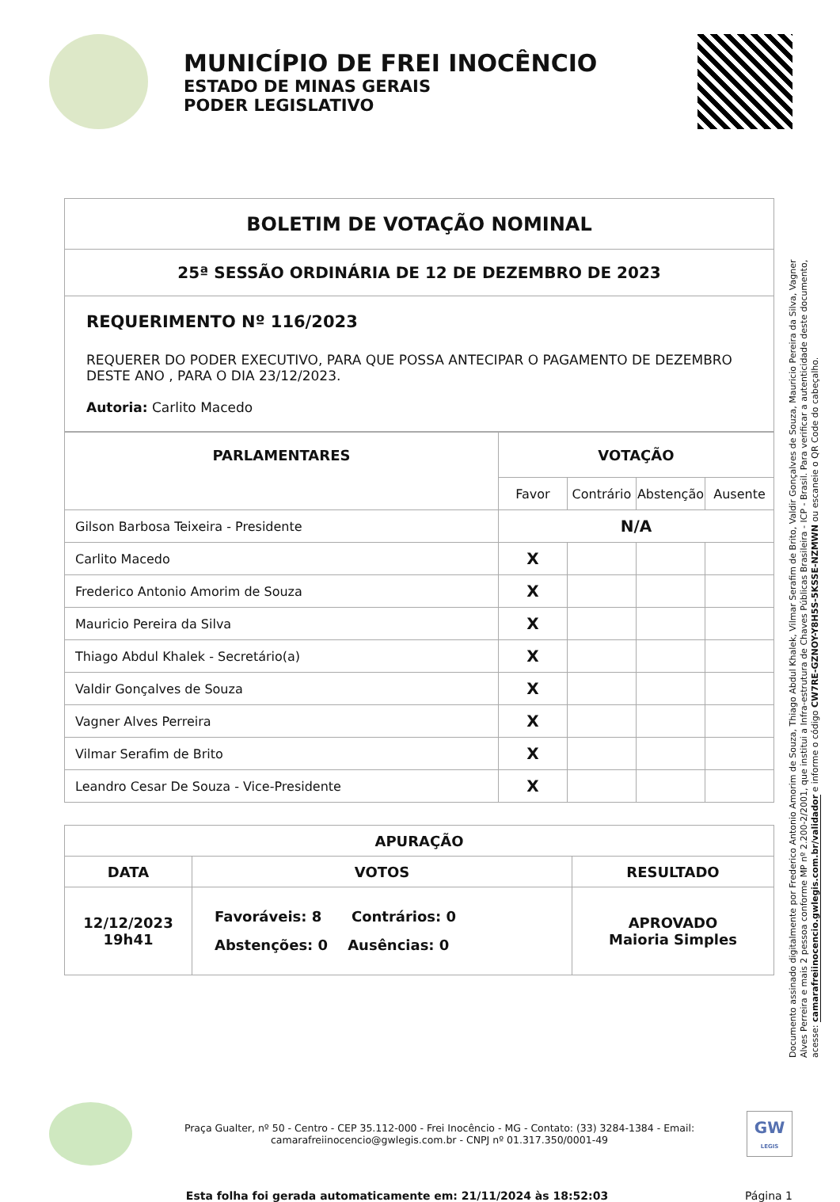MUNICÍPIO DE FREI INOCÊNCIO
ESTADO DE MINAS GERAIS
PODER LEGISLATIVO
| BOLETIM DE VOTAÇÃO NOMINAL |
| 25ª SESSÃO ORDINÁRIA DE 12 DE DEZEMBRO DE 2023 |
| REQUERIMENTO Nº 116/2023 REQUERER DO PODER EXECUTIVO, PARA QUE POSSA ANTECIPAR O PAGAMENTO DE DEZEMBRO DESTE ANO , PARA O DIA 23/12/2023. Autoria: Carlito Macedo |
| PARLAMENTARES | VOTAÇÃO | | | |
| --- | --- | --- | --- | --- |
| | Favor | Contrário | Abstenção | Ausente |
| Gilson Barbosa Teixeira - Presidente | N/A | | | |
| Carlito Macedo | X | | | |
| Frederico Antonio Amorim de Souza | X | | | |
| Mauricio Pereira da Silva | X | | | |
| Thiago Abdul Khalek - Secretário(a) | X | | | |
| Valdir Gonçalves de Souza | X | | | |
| Vagner Alves Perreira | X | | | |
| Vilmar Serafim de Brito | X | | | |
| Leandro Cesar De Souza - Vice-Presidente | X | | | |
| APURAÇÃO | | |
| --- | --- | --- |
| DATA | VOTOS | RESULTADO |
| 12/12/2023 19h41 | Favoráveis: 8 Contrários: 0 Abstenções: 0 Ausências: 0 | APROVADO Maioria Simples |
Documento assinado digitalmente por Frederico Antonio Amorim de Souza, Thiago Abdul Khalek, Vilmar Serafim de Brito, Valdir Gonçalves de Souza, Mauricio Pereira da Silva, Vagner Alves Perreira e mais 2 pessoa conforme MP nº 2.200-2/2001, que institui a Infra-estrutura de Chaves Públicas Brasileira - ICP - Brasil. Para verificar a autenticidade deste documento, acesse: camarafreiinocencio.gwlegis.com.br/validador e informe o código CW7RE-GZNOY-Y8H5S-5KSSE-NZMWN ou escaneie o QR Code do cabeçalho.
Praça Gualter, nº 50 - Centro - CEP 35.112-000 - Frei Inocêncio - MG - Contato: (33) 3284-1384 - Email: camarafreiinocencio@gwlegis.com.br - CNPJ nº 01.317.350/0001-49
GW
LEGIS
Esta folha foi gerada automaticamente em: 21/11/2024 às 18:52:03
Página 1